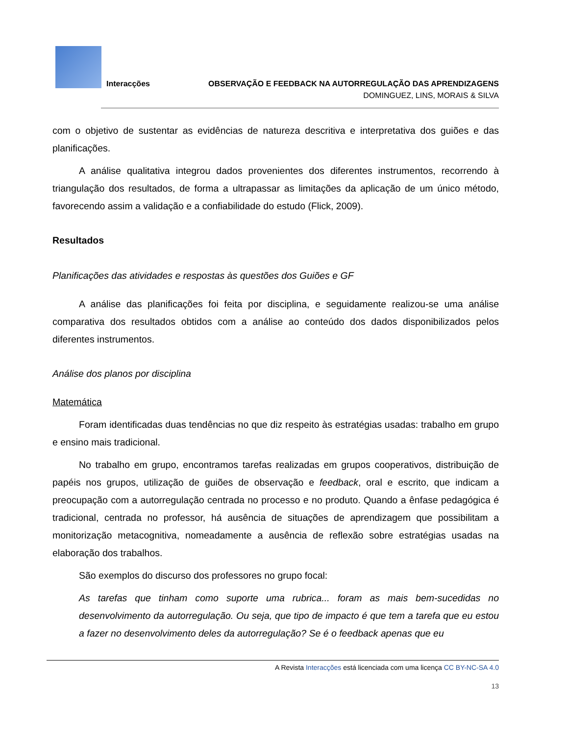Interacções OBSERVAÇÃO E FEEDBACK NA AUTORREGULAÇÃO DAS APRENDIZAGENS
DOMINGUEZ, LINS, MORAIS & SILVA
com o objetivo de sustentar as evidências de natureza descritiva e interpretativa dos guiões e das planificações.
A análise qualitativa integrou dados provenientes dos diferentes instrumentos, recorrendo à triangulação dos resultados, de forma a ultrapassar as limitações da aplicação de um único método, favorecendo assim a validação e a confiabilidade do estudo (Flick, 2009).
Resultados
Planificações das atividades e respostas às questões dos Guiões e GF
A análise das planificações foi feita por disciplina, e seguidamente realizou-se uma análise comparativa dos resultados obtidos com a análise ao conteúdo dos dados disponibilizados pelos diferentes instrumentos.
Análise dos planos por disciplina
Matemática
Foram identificadas duas tendências no que diz respeito às estratégias usadas: trabalho em grupo e ensino mais tradicional.
No trabalho em grupo, encontramos tarefas realizadas em grupos cooperativos, distribuição de papéis nos grupos, utilização de guiões de observação e feedback, oral e escrito, que indicam a preocupação com a autorregulação centrada no processo e no produto. Quando a ênfase pedagógica é tradicional, centrada no professor, há ausência de situações de aprendizagem que possibilitam a monitorização metacognitiva, nomeadamente a ausência de reflexão sobre estratégias usadas na elaboração dos trabalhos.
São exemplos do discurso dos professores no grupo focal:
As tarefas que tinham como suporte uma rubrica... foram as mais bem-sucedidas no desenvolvimento da autorregulação. Ou seja, que tipo de impacto é que tem a tarefa que eu estou a fazer no desenvolvimento deles da autorregulação? Se é o feedback apenas que eu
A Revista Interacções está licenciada com uma licença CC BY-NC-SA 4.0
13